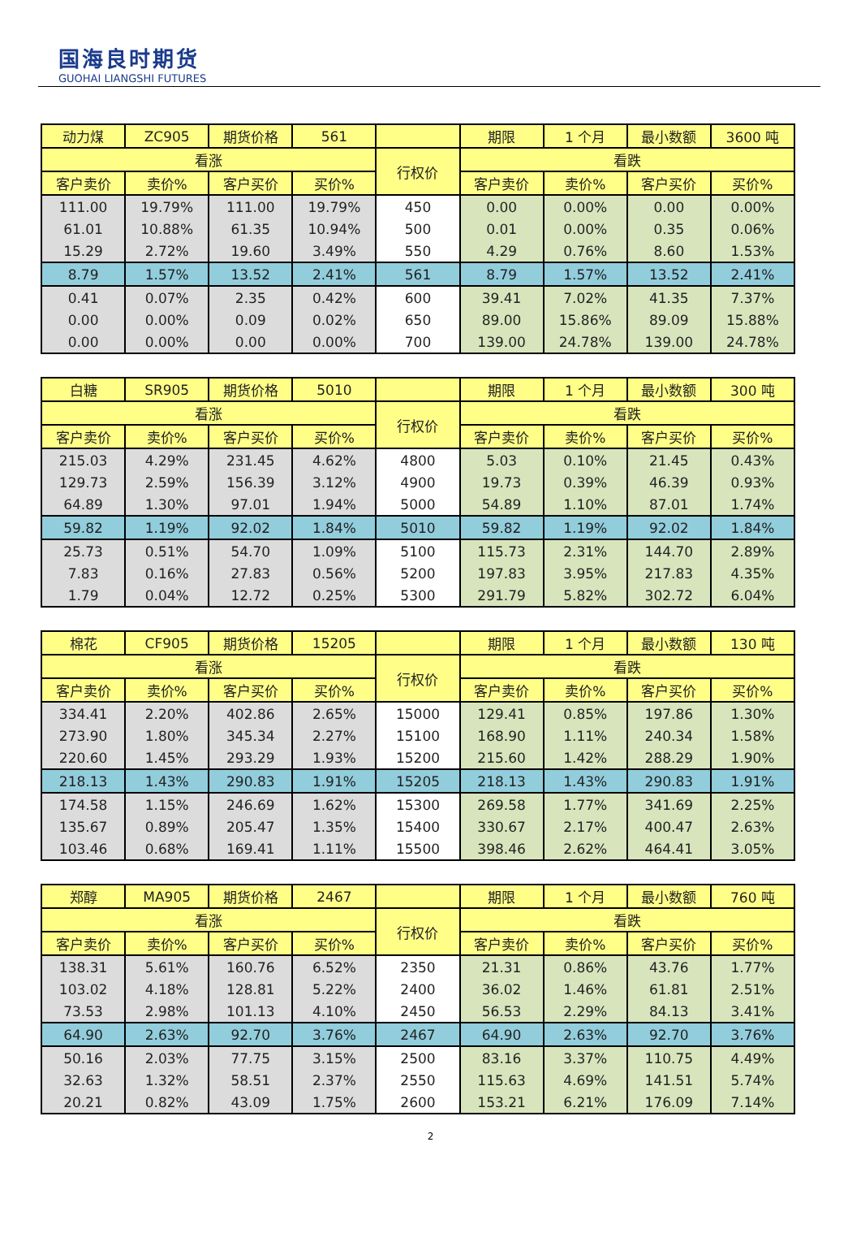国海良时期货
GUOHAI LIANGSHI FUTURES
| 动力煤 | ZC905 | 期货价格 | 561 | | 期限 | 1 个月 | 最小数额 | 3600 吨 |
| 看涨 | | | | 行权价 | 看跌 | | | |
| 客户卖价 | 卖价% | 客户买价 | 买价% | | 客户卖价 | 卖价% | 客户买价 | 买价% |
| 111.00 | 19.79% | 111.00 | 19.79% | 450 | 0.00 | 0.00% | 0.00 | 0.00% |
| 61.01 | 10.88% | 61.35 | 10.94% | 500 | 0.01 | 0.00% | 0.35 | 0.06% |
| 15.29 | 2.72% | 19.60 | 3.49% | 550 | 4.29 | 0.76% | 8.60 | 1.53% |
| 8.79 | 1.57% | 13.52 | 2.41% | 561 | 8.79 | 1.57% | 13.52 | 2.41% |
| 0.41 | 0.07% | 2.35 | 0.42% | 600 | 39.41 | 7.02% | 41.35 | 7.37% |
| 0.00 | 0.00% | 0.09 | 0.02% | 650 | 89.00 | 15.86% | 89.09 | 15.88% |
| 0.00 | 0.00% | 0.00 | 0.00% | 700 | 139.00 | 24.78% | 139.00 | 24.78% |
| 白糖 | SR905 | 期货价格 | 5010 | | 期限 | 1 个月 | 最小数额 | 300 吨 |
| 看涨 | | | | 行权价 | 看跌 | | | |
| 客户卖价 | 卖价% | 客户买价 | 买价% | | 客户卖价 | 卖价% | 客户买价 | 买价% |
| 215.03 | 4.29% | 231.45 | 4.62% | 4800 | 5.03 | 0.10% | 21.45 | 0.43% |
| 129.73 | 2.59% | 156.39 | 3.12% | 4900 | 19.73 | 0.39% | 46.39 | 0.93% |
| 64.89 | 1.30% | 97.01 | 1.94% | 5000 | 54.89 | 1.10% | 87.01 | 1.74% |
| 59.82 | 1.19% | 92.02 | 1.84% | 5010 | 59.82 | 1.19% | 92.02 | 1.84% |
| 25.73 | 0.51% | 54.70 | 1.09% | 5100 | 115.73 | 2.31% | 144.70 | 2.89% |
| 7.83 | 0.16% | 27.83 | 0.56% | 5200 | 197.83 | 3.95% | 217.83 | 4.35% |
| 1.79 | 0.04% | 12.72 | 0.25% | 5300 | 291.79 | 5.82% | 302.72 | 6.04% |
| 棉花 | CF905 | 期货价格 | 15205 | | 期限 | 1 个月 | 最小数额 | 130 吨 |
| 看涨 | | | | 行权价 | 看跌 | | | |
| 客户卖价 | 卖价% | 客户买价 | 买价% | | 客户卖价 | 卖价% | 客户买价 | 买价% |
| 334.41 | 2.20% | 402.86 | 2.65% | 15000 | 129.41 | 0.85% | 197.86 | 1.30% |
| 273.90 | 1.80% | 345.34 | 2.27% | 15100 | 168.90 | 1.11% | 240.34 | 1.58% |
| 220.60 | 1.45% | 293.29 | 1.93% | 15200 | 215.60 | 1.42% | 288.29 | 1.90% |
| 218.13 | 1.43% | 290.83 | 1.91% | 15205 | 218.13 | 1.43% | 290.83 | 1.91% |
| 174.58 | 1.15% | 246.69 | 1.62% | 15300 | 269.58 | 1.77% | 341.69 | 2.25% |
| 135.67 | 0.89% | 205.47 | 1.35% | 15400 | 330.67 | 2.17% | 400.47 | 2.63% |
| 103.46 | 0.68% | 169.41 | 1.11% | 15500 | 398.46 | 2.62% | 464.41 | 3.05% |
| 郑醇 | MA905 | 期货价格 | 2467 | | 期限 | 1 个月 | 最小数额 | 760 吨 |
| 看涨 | | | | 行权价 | 看跌 | | | |
| 客户卖价 | 卖价% | 客户买价 | 买价% | | 客户卖价 | 卖价% | 客户买价 | 买价% |
| 138.31 | 5.61% | 160.76 | 6.52% | 2350 | 21.31 | 0.86% | 43.76 | 1.77% |
| 103.02 | 4.18% | 128.81 | 5.22% | 2400 | 36.02 | 1.46% | 61.81 | 2.51% |
| 73.53 | 2.98% | 101.13 | 4.10% | 2450 | 56.53 | 2.29% | 84.13 | 3.41% |
| 64.90 | 2.63% | 92.70 | 3.76% | 2467 | 64.90 | 2.63% | 92.70 | 3.76% |
| 50.16 | 2.03% | 77.75 | 3.15% | 2500 | 83.16 | 3.37% | 110.75 | 4.49% |
| 32.63 | 1.32% | 58.51 | 2.37% | 2550 | 115.63 | 4.69% | 141.51 | 5.74% |
| 20.21 | 0.82% | 43.09 | 1.75% | 2600 | 153.21 | 6.21% | 176.09 | 7.14% |
2